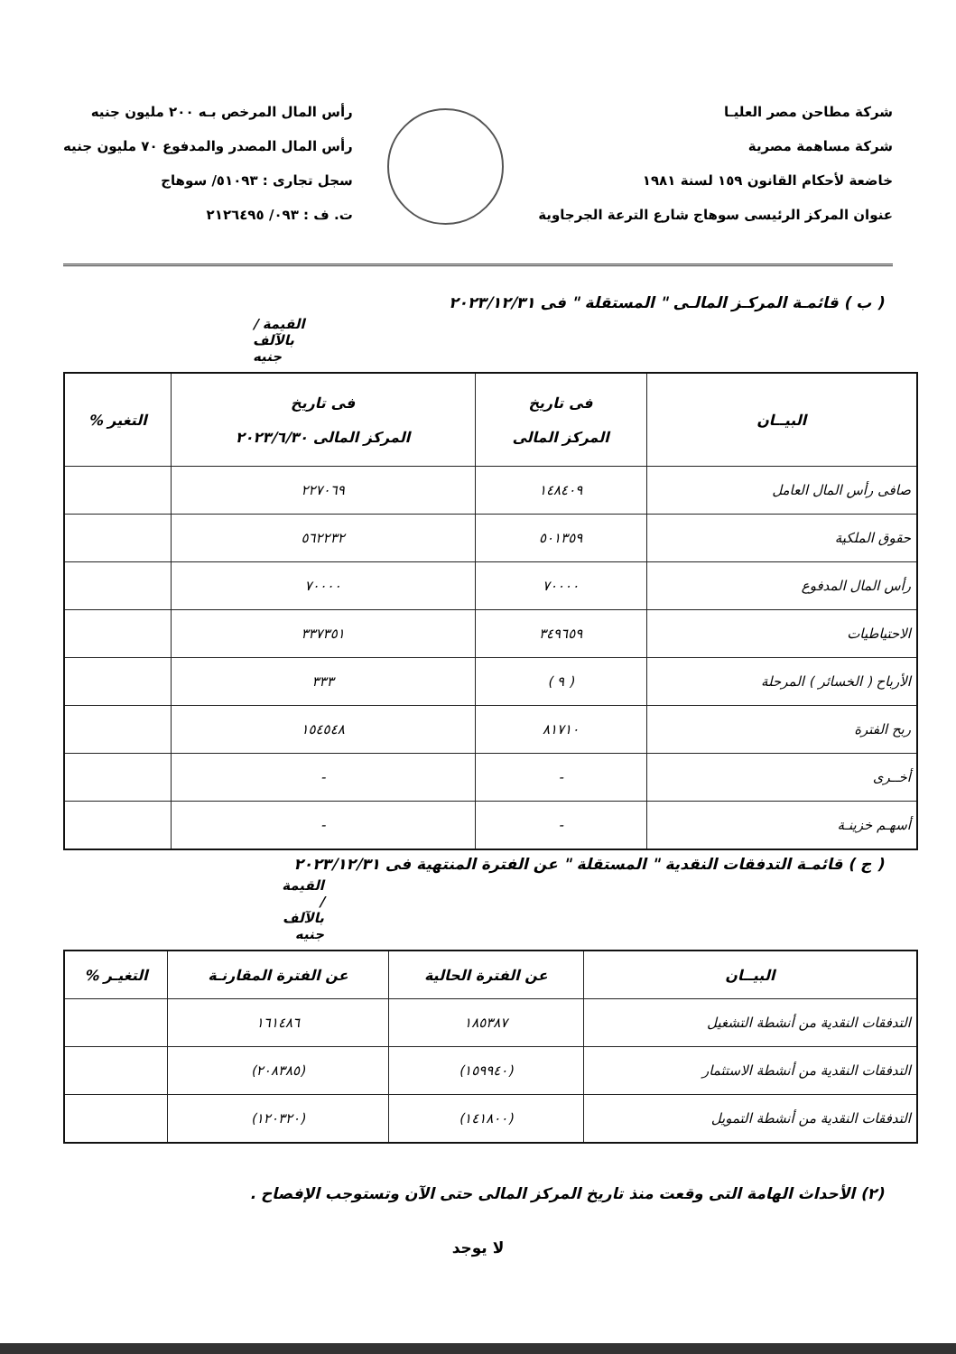شركة مطاحن مصر العليـا
شركة مساهمة مصرية
خاضعة لأحكام القانون ١٥٩ لسنة ١٩٨١
عنوان المركز الرئيسى سوهاج شارع الترعة الجرجاوية
رأس المال المرخص بـه ٢٠٠ مليون جنيه
رأس المال المصدر والمدفوع ٧٠ مليون جنيه
سجل تجارى : ٥١٠٩٣/ سوهاج
ت. ف : ٠٩٣/ ٢١٢٦٤٩٥
( ب ) قائمـة المركـز المالـى " المستقلة " فى ٢٠٢٣/١٢/٣١
القيمة / بالآلف جنيه
| البيــان | فى تاريخ المركز المالى | فى تاريخ المركز المالى ٢٠٢٣/٦/٣٠ | التغير % |
| --- | --- | --- | --- |
| صافى رأس المال العامل | ١٤٨٤٠٩ | ٢٢٧٠٦٩ | |
| حقوق الملكية | ٥٠١٣٥٩ | ٥٦٢٢٣٢ | |
| رأس المال المدفوع | ٧٠٠٠٠ | ٧٠٠٠٠ | |
| الاحتياطيات | ٣٤٩٦٥٩ | ٣٣٧٣٥١ | |
| الأرباح ( الخسائر ) المرحلة | ( ٩ ) | ٣٣٣ | |
| ربح الفترة | ٨١٧١٠ | ١٥٤٥٤٨ | |
| أخــرى | - | - | |
| أسهـم خزينـة | - | - | |
( ج ) قائمـة التدفقات النقدية " المستقلة " عن الفترة المنتهية فى ٢٠٢٣/١٢/٣١
القيمة / بالآلف جنيه
| البيــان | عن الفترة الحالية | عن الفترة المقارنـة | التغيـر % |
| --- | --- | --- | --- |
| التدفقات النقدية من أنشطة التشغيل | ١٨٥٣٨٧ | ١٦١٤٨٦ | |
| التدفقات النقدية من أنشطة الاستثمار | (١٥٩٩٤٠) | (٢٠٨٣٨٥) | |
| التدفقات النقدية من أنشطة التمويل | (١٤١٨٠٠) | (١٢٠٣٢٠) | |
(٢) الأحداث الهامة التى وقعت منذ تاريخ المركز المالى حتى الآن وتستوجب الإفصاح .
لا يوجد